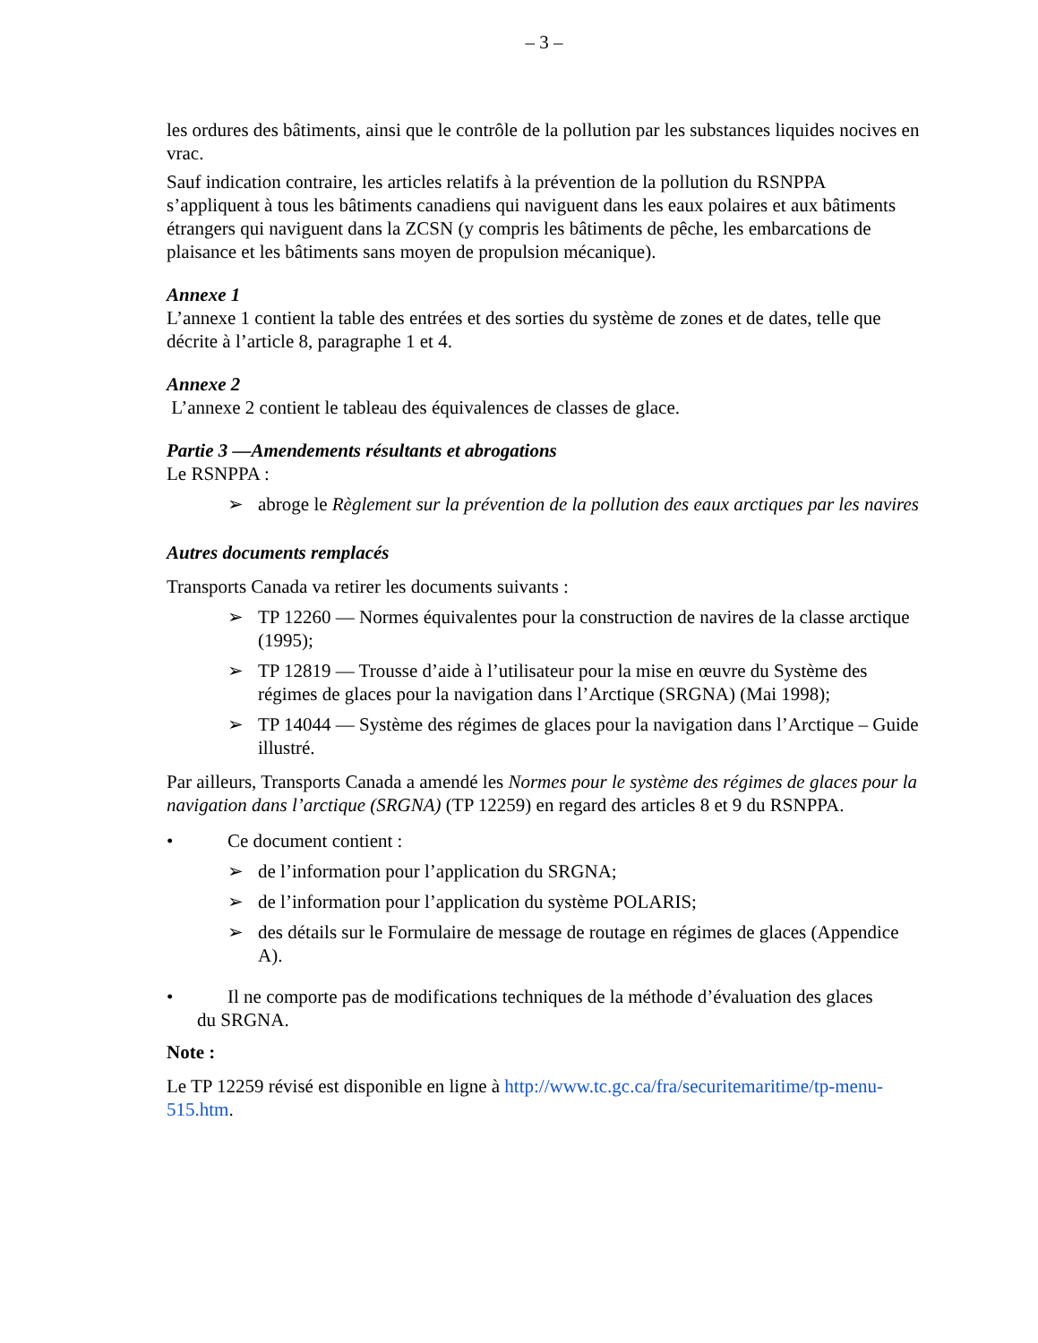– 3 –
les ordures des bâtiments, ainsi que le contrôle de la pollution par les substances liquides nocives en vrac.
Sauf indication contraire, les articles relatifs à la prévention de la pollution du RSNPPA s’appliquent à tous les bâtiments canadiens qui naviguent dans les eaux polaires et aux bâtiments étrangers qui naviguent dans la ZCSN (y compris les bâtiments de pêche, les embarcations de plaisance et les bâtiments sans moyen de propulsion mécanique).
Annexe 1
L’annexe 1 contient la table des entrées et des sorties du système de zones et de dates, telle que décrite à l’article 8, paragraphe 1 et 4.
Annexe 2
L’annexe 2 contient le tableau des équivalences de classes de glace.
Partie 3 —Amendements résultants et abrogations
Le RSNPPA :
➢ abroge le Règlement sur la prévention de la pollution des eaux arctiques par les navires
Autres documents remplacés
Transports Canada va retirer les documents suivants :
➢ TP 12260 — Normes équivalentes pour la construction de navires de la classe arctique (1995);
➢ TP 12819 — Trousse d’aide à l’utilisateur pour la mise en œuvre du Système des régimes de glaces pour la navigation dans l’Arctique (SRGNA) (Mai 1998);
➢ TP 14044 — Système des régimes de glaces pour la navigation dans l’Arctique – Guide illustré.
Par ailleurs, Transports Canada a amendé les Normes pour le système des régimes de glaces pour la navigation dans l’arctique (SRGNA) (TP 12259) en regard des articles 8 et 9 du RSNPPA.
• Ce document contient :
➢ de l’information pour l’application du SRGNA;
➢ de l’information pour l’application du système POLARIS;
➢ des détails sur le Formulaire de message de routage en régimes de glaces (Appendice A).
• Il ne comporte pas de modifications techniques de la méthode d’évaluation des glaces
du SRGNA.
Note :
Le TP 12259 révisé est disponible en ligne à http://www.tc.gc.ca/fra/securitemaritime/tp-menu-515.htm.